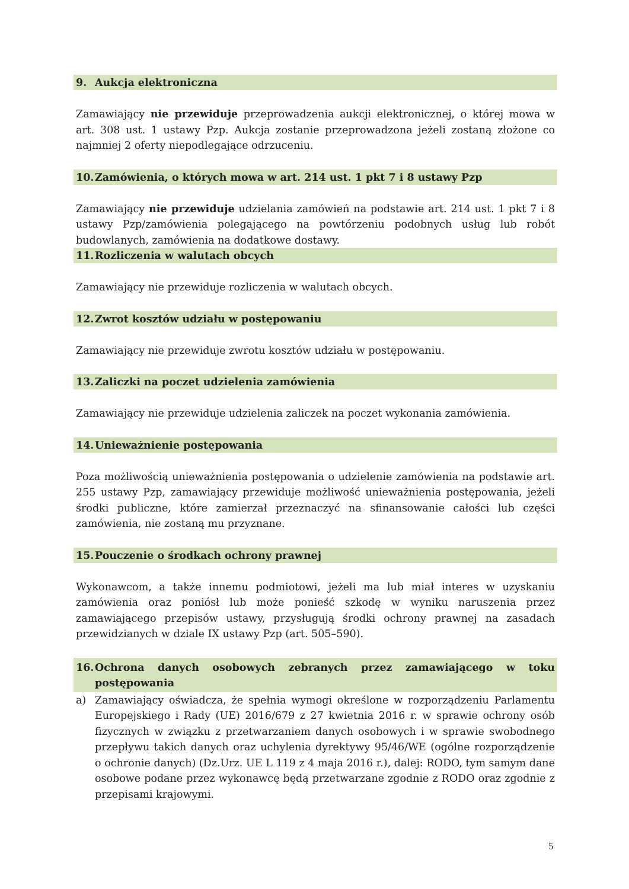9. Aukcja elektroniczna
Zamawiający nie przewiduje przeprowadzenia aukcji elektronicznej, o której mowa w art. 308 ust. 1 ustawy Pzp. Aukcja zostanie przeprowadzona jeżeli zostaną złożone co najmniej 2 oferty niepodlegające odrzuceniu.
10. Zamówienia, o których mowa w art. 214 ust. 1 pkt 7 i 8 ustawy Pzp
Zamawiający nie przewiduje udzielania zamówień na podstawie art. 214 ust. 1 pkt 7 i 8 ustawy Pzp/zamówienia polegającego na powtórzeniu podobnych usług lub robót budowlanych, zamówienia na dodatkowe dostawy.
11. Rozliczenia w walutach obcych
Zamawiający nie przewiduje rozliczenia w walutach obcych.
12. Zwrot kosztów udziału w postępowaniu
Zamawiający nie przewiduje zwrotu kosztów udziału w postępowaniu.
13. Zaliczki na poczet udzielenia zamówienia
Zamawiający nie przewiduje udzielenia zaliczek na poczet wykonania zamówienia.
14. Unieważnienie postępowania
Poza możliwością unieważnienia postępowania o udzielenie zamówienia na podstawie art. 255 ustawy Pzp, zamawiający przewiduje możliwość unieważnienia postępowania, jeżeli środki publiczne, które zamierzał przeznaczyć na sfinansowanie całości lub części zamówienia, nie zostaną mu przyznane.
15. Pouczenie o środkach ochrony prawnej
Wykonawcom, a także innemu podmiotowi, jeżeli ma lub miał interes w uzyskaniu zamówienia oraz poniósł lub może ponieść szkodę w wyniku naruszenia przez zamawiającego przepisów ustawy, przysługują środki ochrony prawnej na zasadach przewidzianych w dziale IX ustawy Pzp (art. 505–590).
16. Ochrona danych osobowych zebranych przez zamawiającego w toku postępowania
a) Zamawiający oświadcza, że spełnia wymogi określone w rozporządzeniu Parlamentu Europejskiego i Rady (UE) 2016/679 z 27 kwietnia 2016 r. w sprawie ochrony osób fizycznych w związku z przetwarzaniem danych osobowych i w sprawie swobodnego przepływu takich danych oraz uchylenia dyrektywy 95/46/WE (ogólne rozporządzenie o ochronie danych) (Dz.Urz. UE L 119 z 4 maja 2016 r.), dalej: RODO, tym samym dane osobowe podane przez wykonawcę będą przetwarzane zgodnie z RODO oraz zgodnie z przepisami krajowymi.
5